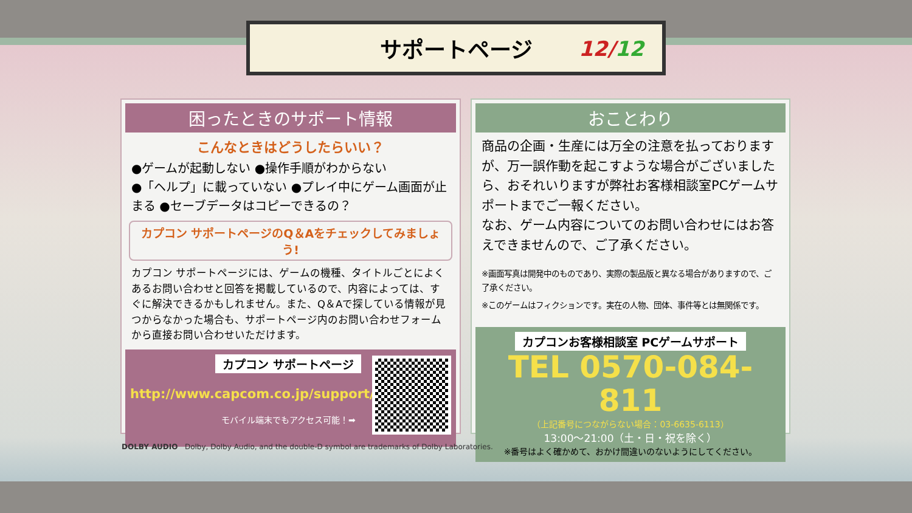サポートページ 12/12
困ったときのサポート情報
こんなときはどうしたらいい？
●ゲームが起動しない ●操作手順がわからない
●「ヘルプ」に載っていない ●プレイ中にゲーム画面が止まる ●セーブデータはコピーできるの？
カプコン サポートページのQ＆Aをチェックしてみましょう!
カプコン サポートページには、ゲームの機種、タイトルごとによくあるお問い合わせと回答を掲載しているので、内容によっては、すぐに解決できるかもしれません。また、Q＆Aで探している情報が見つからなかった場合も、サポートページ内のお問い合わせフォームから直接お問い合わせいただけます。
カプコン サポートページ
http://www.capcom.co.jp/support/
モバイル端末でもアクセス可能！➡
おことわり
商品の企画・生産には万全の注意を払っておりますが、万一誤作動を起こすような場合がございましたら、おそれいりますが弊社お客様相談室PCゲームサポートまでご一報ください。
なお、ゲーム内容についてのお問い合わせにはお答えできませんので、ご了承ください。
※画面写真は開発中のものであり、実際の製品版と異なる場合がありますので、ご了承ください。
※このゲームはフィクションです。実在の人物、団体、事件等とは無関係です。
カプコンお客様相談室 PCゲームサポート
TEL 0570-084-811
（上記番号につながらない場合：03-6635-6113）
13:00〜21:00（土・日・祝を除く）
※番号はよく確かめて、おかけ間違いのないようにしてください。
DOLBY AUDIO Dolby, Dolby Audio, and the double-D symbol are trademarks of Dolby Laboratories.